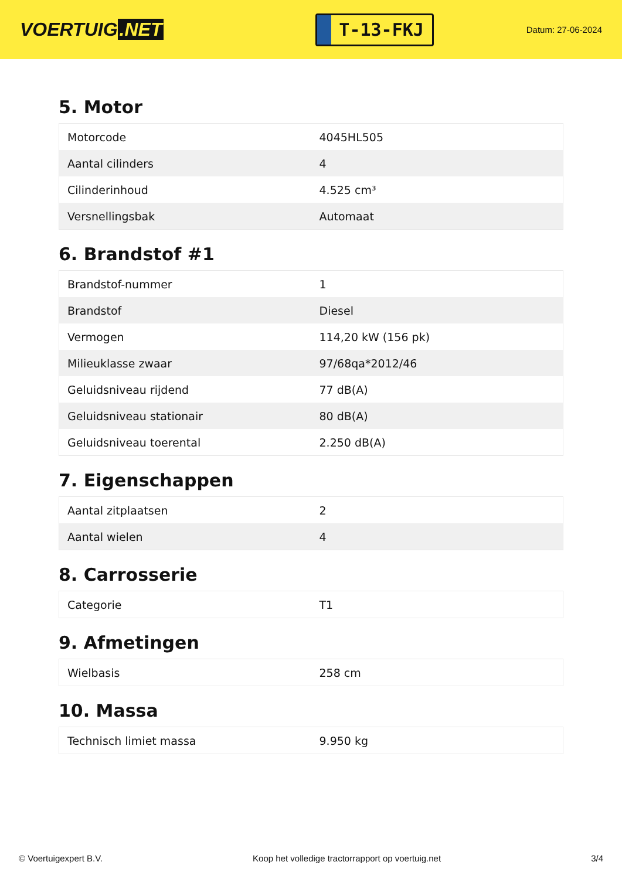VOERTUIG.NET
T-13-FKJ
Datum: 27-06-2024
5. Motor
| Motorcode | 4045HL505 |
| Aantal cilinders | 4 |
| Cilinderinhoud | 4.525 cm³ |
| Versnellingsbak | Automaat |
6. Brandstof #1
| Brandstof-nummer | 1 |
| Brandstof | Diesel |
| Vermogen | 114,20 kW (156 pk) |
| Milieuklasse zwaar | 97/68qa*2012/46 |
| Geluidsniveau rijdend | 77 dB(A) |
| Geluidsniveau stationair | 80 dB(A) |
| Geluidsniveau toerental | 2.250 dB(A) |
7. Eigenschappen
| Aantal zitplaatsen | 2 |
| Aantal wielen | 4 |
8. Carrosserie
| Categorie | T1 |
9. Afmetingen
| Wielbasis | 258 cm |
10. Massa
| Technisch limiet massa | 9.950 kg |
© Voertuigexpert B.V. Koop het volledige tractorrapport op voertuig.net 3/4